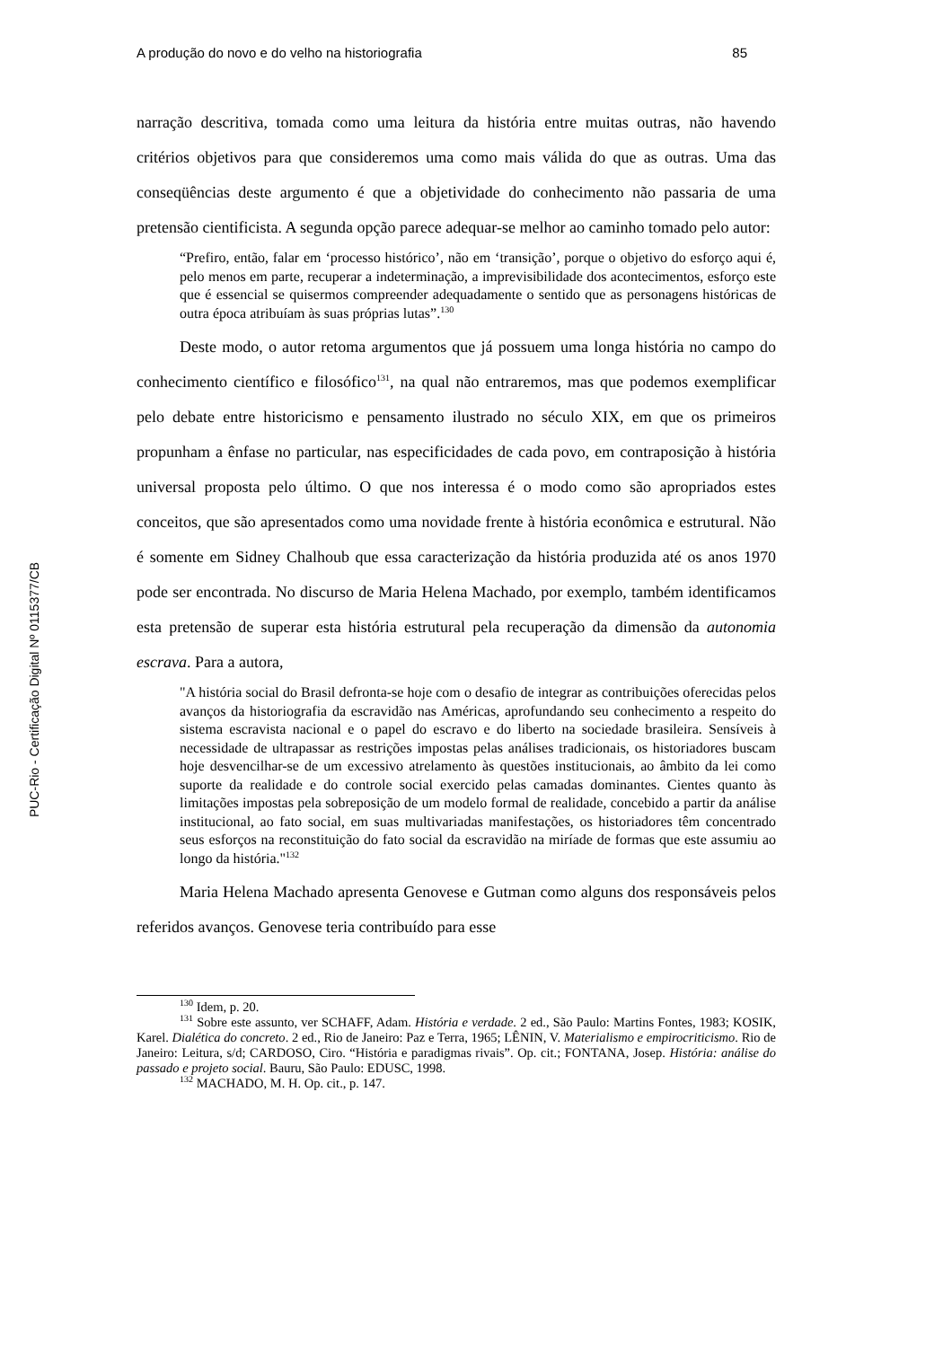PUC-Rio - Certificação Digital Nº 0115377/CB
A produção do novo e do velho na historiografia 85
narração descritiva, tomada como uma leitura da história entre muitas outras, não havendo critérios objetivos para que consideremos uma como mais válida do que as outras. Uma das conseqüências deste argumento é que a objetividade do conhecimento não passaria de uma pretensão cientificista. A segunda opção parece adequar-se melhor ao caminho tomado pelo autor:
“Prefiro, então, falar em ‘processo histórico’, não em ‘transição’, porque o objetivo do esforço aqui é, pelo menos em parte, recuperar a indeterminação, a imprevisibilidade dos acontecimentos, esforço este que é essencial se quisermos compreender adequadamente o sentido que as personagens históricas de outra época atribuíam às suas próprias lutas”.<sup>130</sup>
Deste modo, o autor retoma argumentos que já possuem uma longa história no campo do conhecimento científico e filosófico<sup>131</sup>, na qual não entraremos, mas que podemos exemplificar pelo debate entre historicismo e pensamento ilustrado no século XIX, em que os primeiros propunham a ênfase no particular, nas especificidades de cada povo, em contraposição à história universal proposta pelo último. O que nos interessa é o modo como são apropriados estes conceitos, que são apresentados como uma novidade frente à história econômica e estrutural. Não é somente em Sidney Chalhoub que essa caracterização da história produzida até os anos 1970 pode ser encontrada. No discurso de Maria Helena Machado, por exemplo, também identificamos esta pretensão de superar esta história estrutural pela recuperação da dimensão da autonomia escrava. Para a autora,
"A história social do Brasil defronta-se hoje com o desafio de integrar as contribuições oferecidas pelos avanços da historiografia da escravidão nas Américas, aprofundando seu conhecimento a respeito do sistema escravista nacional e o papel do escravo e do liberto na sociedade brasileira. Sensíveis à necessidade de ultrapassar as restrições impostas pelas análises tradicionais, os historiadores buscam hoje desvencilhar-se de um excessivo atrelamento às questões institucionais, ao âmbito da lei como suporte da realidade e do controle social exercido pelas camadas dominantes. Cientes quanto às limitações impostas pela sobreposição de um modelo formal de realidade, concebido a partir da análise institucional, ao fato social, em suas multivariadas manifestações, os historiadores têm concentrado seus esforços na reconstituição do fato social da escravidão na miríade de formas que este assumiu ao longo da história."<sup>132</sup>
Maria Helena Machado apresenta Genovese e Gutman como alguns dos responsáveis pelos referidos avanços. Genovese teria contribuído para esse
<sup>130</sup> Idem, p. 20.
<sup>131</sup> Sobre este assunto, ver SCHAFF, Adam. História e verdade. 2 ed., São Paulo: Martins Fontes, 1983; KOSIK, Karel. Dialética do concreto. 2 ed., Rio de Janeiro: Paz e Terra, 1965; LÊNIN, V. Materialismo e empirocriticismo. Rio de Janeiro: Leitura, s/d; CARDOSO, Ciro. “História e paradigmas rivais”. Op. cit.; FONTANA, Josep. História: análise do passado e projeto social. Bauru, São Paulo: EDUSC, 1998.
<sup>132</sup> MACHADO, M. H. Op. cit., p. 147.